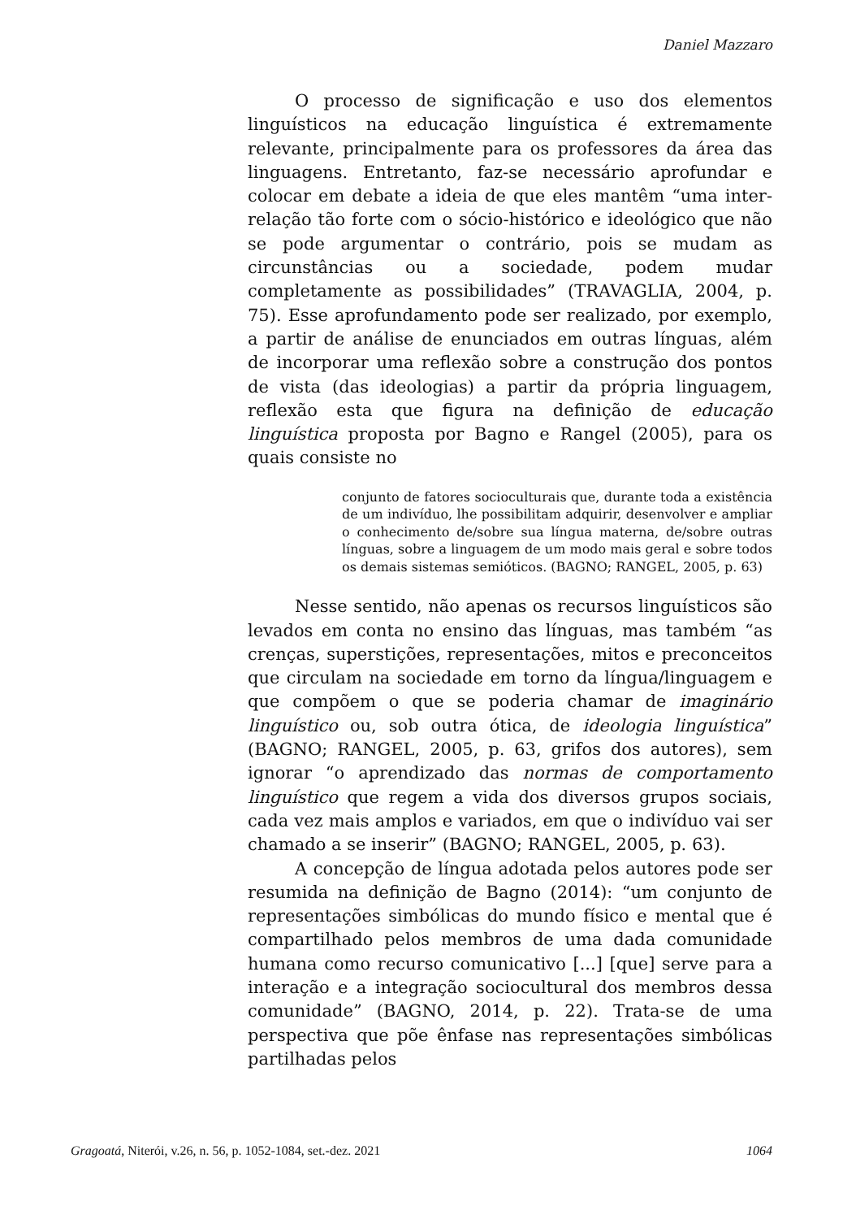Daniel Mazzaro
O processo de significação e uso dos elementos linguísticos na educação linguística é extremamente relevante, principalmente para os professores da área das linguagens. Entretanto, faz-se necessário aprofundar e colocar em debate a ideia de que eles mantêm “uma inter-relação tão forte com o sócio-histórico e ideológico que não se pode argumentar o contrário, pois se mudam as circunstâncias ou a sociedade, podem mudar completamente as possibilidades” (TRAVAGLIA, 2004, p. 75). Esse aprofundamento pode ser realizado, por exemplo, a partir de análise de enunciados em outras línguas, além de incorporar uma reflexão sobre a construção dos pontos de vista (das ideologias) a partir da própria linguagem, reflexão esta que figura na definição de educação linguística proposta por Bagno e Rangel (2005), para os quais consiste no
conjunto de fatores socioculturais que, durante toda a existência de um indivíduo, lhe possibilitam adquirir, desenvolver e ampliar o conhecimento de/sobre sua língua materna, de/sobre outras línguas, sobre a linguagem de um modo mais geral e sobre todos os demais sistemas semióticos. (BAGNO; RANGEL, 2005, p. 63)
Nesse sentido, não apenas os recursos linguísticos são levados em conta no ensino das línguas, mas também “as crenças, superstições, representações, mitos e preconceitos que circulam na sociedade em torno da língua/linguagem e que compõem o que se poderia chamar de imaginário linguístico ou, sob outra ótica, de ideologia linguística” (BAGNO; RANGEL, 2005, p. 63, grifos dos autores), sem ignorar “o aprendizado das normas de comportamento linguístico que regem a vida dos diversos grupos sociais, cada vez mais amplos e variados, em que o indivíduo vai ser chamado a se inserir” (BAGNO; RANGEL, 2005, p. 63).
A concepção de língua adotada pelos autores pode ser resumida na definição de Bagno (2014): “um conjunto de representações simbólicas do mundo físico e mental que é compartilhado pelos membros de uma dada comunidade humana como recurso comunicativo [...] [que] serve para a interação e a integração sociocultural dos membros dessa comunidade” (BAGNO, 2014, p. 22). Trata-se de uma perspectiva que põe ênfase nas representações simbólicas partilhadas pelos
Gragoatá, Niterói, v.26, n. 56, p. 1052-1084, set.-dez. 2021 1064